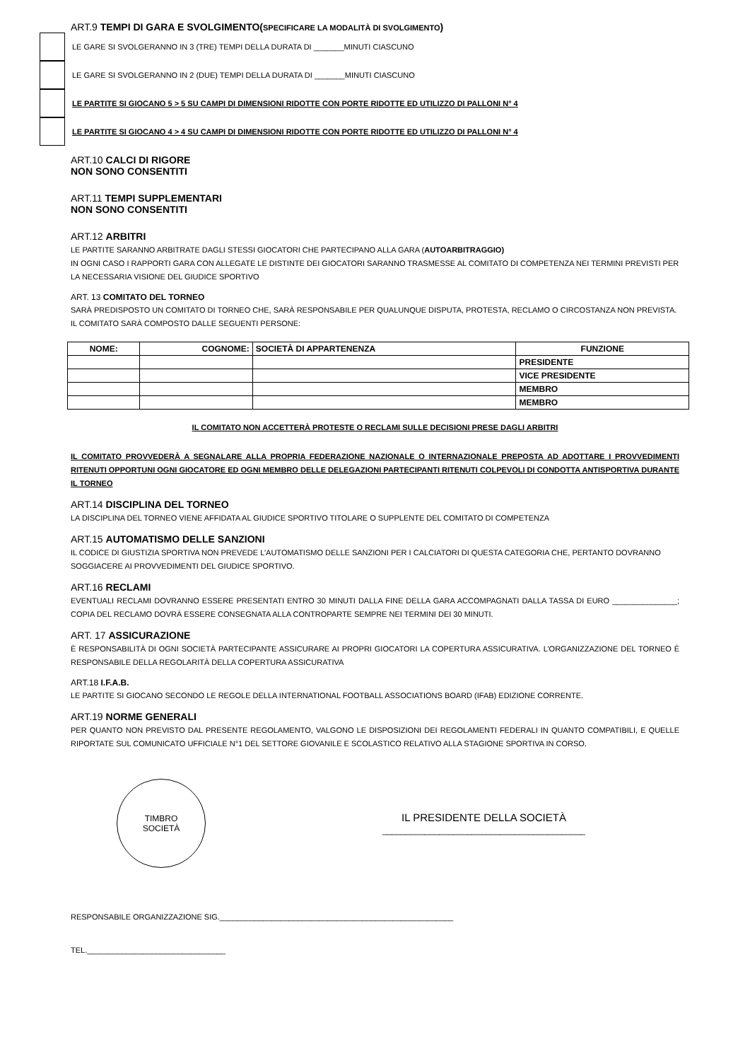ART.9 TEMPI DI GARA E SVOLGIMENTO(SPECIFICARE LA MODALITÀ DI SVOLGIMENTO)
LE GARE SI SVOLGERANNO IN 3 (TRE) TEMPI DELLA DURATA DI _______MINUTI CIASCUNO
LE GARE SI SVOLGERANNO IN 2 (DUE) TEMPI DELLA DURATA DI _______MINUTI CIASCUNO
LE PARTITE SI GIOCANO 5 > 5 SU CAMPI DI DIMENSIONI RIDOTTE CON PORTE RIDOTTE ED UTILIZZO DI PALLONI N° 4
LE PARTITE SI GIOCANO 4 > 4 SU CAMPI DI DIMENSIONI RIDOTTE CON PORTE RIDOTTE ED UTILIZZO DI PALLONI N° 4
ART.10 CALCI DI RIGORE
NON SONO CONSENTITI
ART.11 TEMPI SUPPLEMENTARI
NON SONO CONSENTITI
ART.12 ARBITRI
LE PARTITE SARANNO ARBITRATE DAGLI STESSI GIOCATORI CHE PARTECIPANO ALLA GARA (AUTOARBITRAGGIO)
IN OGNI CASO I RAPPORTI GARA CON ALLEGATE LE DISTINTE DEI GIOCATORI SARANNO TRASMESSE AL COMITATO DI COMPETENZA NEI TERMINI PREVISTI PER LA NECESSARIA VISIONE DEL GIUDICE SPORTIVO
ART. 13 COMITATO DEL TORNEO
SARÀ PREDISPOSTO UN COMITATO DI TORNEO CHE, SARÀ RESPONSABILE PER QUALUNQUE DISPUTA, PROTESTA, RECLAMO O CIRCOSTANZA NON PREVISTA. IL COMITATO SARÀ COMPOSTO DALLE SEGUENTI PERSONE:
| NOME: | COGNOME: | SOCIETÀ DI APPARTENENZA | FUNZIONE |
| --- | --- | --- | --- |
| | | | PRESIDENTE |
| | | | VICE PRESIDENTE |
| | | | MEMBRO |
| | | | MEMBRO |
IL COMITATO NON ACCETTERÀ PROTESTE O RECLAMI SULLE DECISIONI PRESE DAGLI ARBITRI
IL COMITATO PROVVEDERÀ A SEGNALARE ALLA PROPRIA FEDERAZIONE NAZIONALE O INTERNAZIONALE PREPOSTA AD ADOTTARE I PROVVEDIMENTI RITENUTI OPPORTUNI OGNI GIOCATORE ED OGNI MEMBRO DELLE DELEGAZIONI PARTECIPANTI RITENUTI COLPEVOLI DI CONDOTTA ANTISPORTIVA DURANTE IL TORNEO
ART.14 DISCIPLINA DEL TORNEO
LA DISCIPLINA DEL TORNEO VIENE AFFIDATA AL GIUDICE SPORTIVO TITOLARE O SUPPLENTE DEL COMITATO DI COMPETENZA
ART.15 AUTOMATISMO DELLE SANZIONI
IL CODICE DI GIUSTIZIA SPORTIVA NON PREVEDE L’AUTOMATISMO DELLE SANZIONI PER I CALCIATORI DI QUESTA CATEGORIA CHE, PERTANTO DOVRANNO SOGGIACERE AI PROVVEDIMENTI DEL GIUDICE SPORTIVO.
ART.16 RECLAMI
EVENTUALI RECLAMI DOVRANNO ESSERE PRESENTATI ENTRO 30 MINUTI DALLA FINE DELLA GARA ACCOMPAGNATI DALLA TASSA DI EURO _______________; COPIA DEL RECLAMO DOVRÀ ESSERE CONSEGNATA ALLA CONTROPARTE SEMPRE NEI TERMINI DEI 30 MINUTI.
ART. 17 ASSICURAZIONE
È RESPONSABILITÀ DI OGNI SOCIETÀ PARTECIPANTE ASSICURARE AI PROPRI GIOCATORI LA COPERTURA ASSICURATIVA. L’ORGANIZZAZIONE DEL TORNEO È RESPONSABILE DELLA REGOLARITÀ DELLA COPERTURA ASSICURATIVA
ART.18 I.F.A.B.
LE PARTITE SI GIOCANO SECONDO LE REGOLE DELLA INTERNATIONAL FOOTBALL ASSOCIATIONS BOARD (IFAB) EDIZIONE CORRENTE.
ART.19 NORME GENERALI
PER QUANTO NON PREVISTO DAL PRESENTE REGOLAMENTO, VALGONO LE DISPOSIZIONI DEI REGOLAMENTI FEDERALI IN QUANTO COMPATIBILI, E QUELLE RIPORTATE SUL COMUNICATO UFFICIALE N°1 DEL SETTORE GIOVANILE E SCOLASTICO RELATIVO ALLA STAGIONE SPORTIVA IN CORSO.
TIMBRO
SOCIETÀ
IL PRESIDENTE DELLA SOCIETÀ
___________________________________________
RESPONSABILE ORGANIZZAZIONE SIG.______________________________________________________
TEL.________________________________